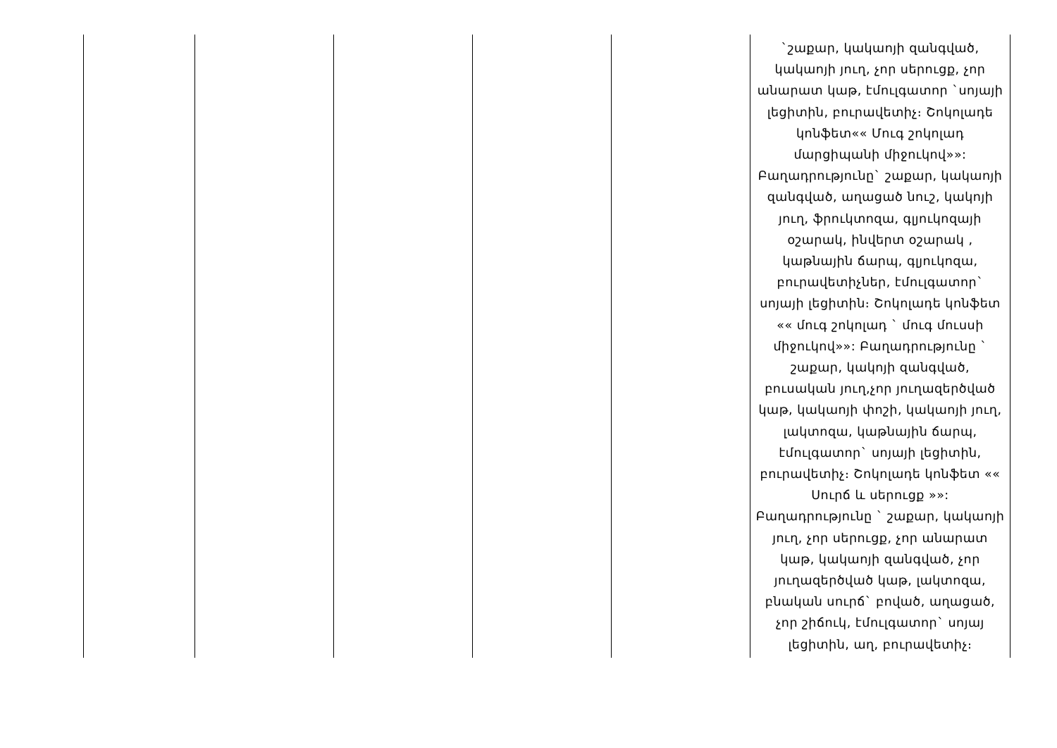| | | | | | `շաքար, կակաոյի զանգված, կակաոյի յուղ, չոր սերուցք, չոր անարատ կաթ, էմուլգատոր `սոյայի լեցիտին, բուրավետիչ։ Շոկոլադե կոնֆետ«« Մուգ շոկոլադ մարցիպանի միջուկով»»: Բաղադրությունը` շաքար, կակաոյի զանգված, աղացած նուշ, կակոյի յուղ, ֆրուկտոզա, գլյուկոզայի օշարակ, ինվերտ օշարակ , կաթնային ճարպ, գլյուկոզա, բուրավետիչներ, էմուլգատոր` սոյայի լեցիտին։ Շոկոլադե կոնֆետ «« մուգ շոկոլադ ` մուգ մուսսի միջուկով»»: Բաղադրությունը ` շաքար, կակոյի զանգված, բուսական յուղ,չոր յուղազերծված կաթ, կակաոյի փոշի, կակաոյի յուղ, լակտոզա, կաթնային ճարպ, էմուլգատոր` սոյայի լեցիտին, բուրավետիչ։ Շոկոլադե կոնֆետ «« Սուրճ և սերուցք »»: Բաղադրությունը ` շաքար, կակաոյի յուղ, չոր սերուցք, չոր անարատ կաթ, կակաոյի զանգված, չոր յուղազերծված կաթ, լակտոզա, բնական սուրճ` բոված, աղացած, չոր շիճուկ, էմուլգատոր` սոյայ լեցիտին, աղ, բուրավետիչ։ |